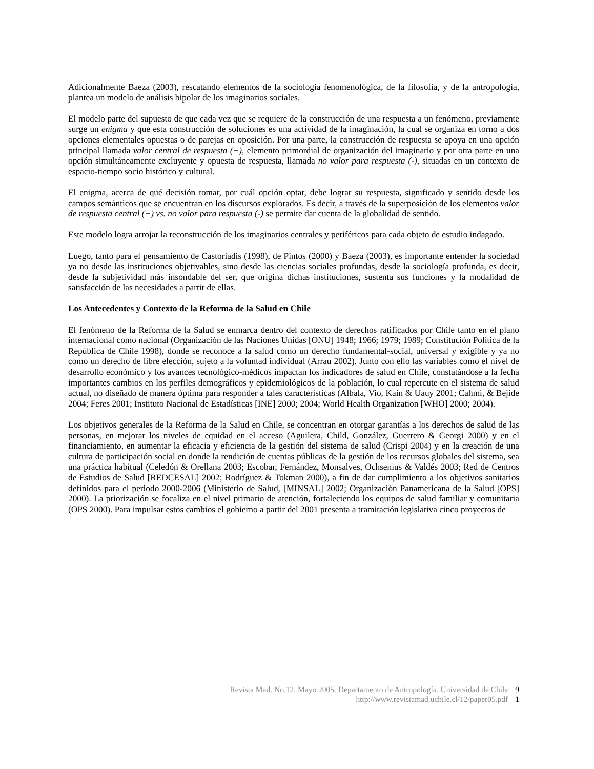Adicionalmente Baeza (2003), rescatando elementos de la sociología fenomenológica, de la filosofía, y de la antropología, plantea un modelo de análisis bipolar de los imaginarios sociales.
El modelo parte del supuesto de que cada vez que se requiere de la construcción de una respuesta a un fenómeno, previamente surge un enigma y que esta construcción de soluciones es una actividad de la imaginación, la cual se organiza en torno a dos opciones elementales opuestas o de parejas en oposición. Por una parte, la construcción de respuesta se apoya en una opción principal llamada valor central de respuesta (+), elemento primordial de organización del imaginario y por otra parte en una opción simultáneamente excluyente y opuesta de respuesta, llamada no valor para respuesta (-), situadas en un contexto de espacio-tiempo socio histórico y cultural.
El enigma, acerca de qué decisión tomar, por cuál opción optar, debe lograr su respuesta, significado y sentido desde los campos semánticos que se encuentran en los discursos explorados. Es decir, a través de la superposición de los elementos valor de respuesta central (+) vs. no valor para respuesta (-) se permite dar cuenta de la globalidad de sentido.
Este modelo logra arrojar la reconstrucción de los imaginarios centrales y periféricos para cada objeto de estudio indagado.
Luego, tanto para el pensamiento de Castoriadis (1998), de Pintos (2000) y Baeza (2003), es importante entender la sociedad ya no desde las instituciones objetivables, sino desde las ciencias sociales profundas, desde la sociología profunda, es decir, desde la subjetividad más insondable del ser, que origina dichas instituciones, sustenta sus funciones y la modalidad de satisfacción de las necesidades a partir de ellas.
Los Antecedentes y Contexto de la Reforma de la Salud en Chile
El fenómeno de la Reforma de la Salud se enmarca dentro del contexto de derechos ratificados por Chile tanto en el plano internacional como nacional (Organización de las Naciones Unidas [ONU] 1948; 1966; 1979; 1989; Constitución Política de la República de Chile 1998), donde se reconoce a la salud como un derecho fundamental-social, universal y exigible y ya no como un derecho de libre elección, sujeto a la voluntad individual (Arrau 2002). Junto con ello las variables como el nivel de desarrollo económico y los avances tecnológico-médicos impactan los indicadores de salud en Chile, constatándose a la fecha importantes cambios en los perfiles demográficos y epidemiológicos de la población, lo cual repercute en el sistema de salud actual, no diseñado de manera óptima para responder a tales características (Albala, Vio, Kain & Uauy 2001; Cahmi, & Bejide 2004; Feres 2001; Instituto Nacional de Estadísticas [INE] 2000; 2004; World Health Organization [WHO] 2000; 2004).
Los objetivos generales de la Reforma de la Salud en Chile, se concentran en otorgar garantías a los derechos de salud de las personas, en mejorar los niveles de equidad en el acceso (Aguilera, Child, González, Guerrero & Georgi 2000) y en el financiamiento, en aumentar la eficacia y eficiencia de la gestión del sistema de salud (Crispi 2004) y en la creación de una cultura de participación social en donde la rendición de cuentas públicas de la gestión de los recursos globales del sistema, sea una práctica habitual (Celedón & Orellana 2003; Escobar, Fernández, Monsalves, Ochsenius & Valdés 2003; Red de Centros de Estudios de Salud [REDCESAL] 2002; Rodríguez & Tokman 2000), a fin de dar cumplimiento a los objetivos sanitarios definidos para el periodo 2000-2006 (Ministerio de Salud, [MINSAL] 2002; Organización Panamericana de la Salud [OPS] 2000). La priorización se focaliza en el nivel primario de atención, fortaleciendo los equipos de salud familiar y comunitaria (OPS 2000). Para impulsar estos cambios el gobierno a partir del 2001 presenta a tramitación legislativa cinco proyectos de
Revista Mad. No.12. Mayo 2005. Departamento de Antropología. Universidad de Chile 9
http://www.revistamad.uchile.cl/12/paper05.pdf 1